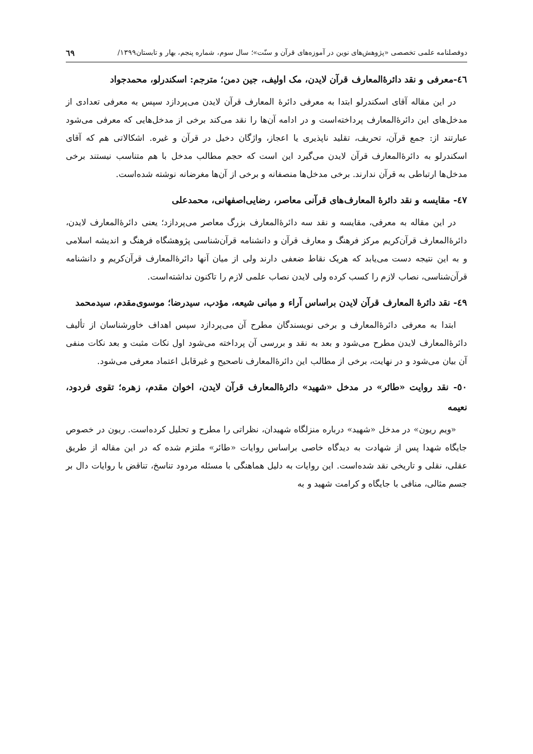دوفصلنامه علمی تخصصی «پژوهش‌های نوین در آموزه‌های قرآن و سنّت»؛ سال سوم، شماره پنجم، بهار و تابستان۱۳۹۹/ ٦٩
٤٦-معرفی و نقد دائرۀالمعارف قرآن لایدن، مک اولیف، جین دمن؛ مترجم: اسکندرلو، محمدجواد
در این مقاله آقای اسکندرلو ابتدا به معرفی دائرۀ المعارف قرآن لایدن می‌پردازد سپس به معرفی تعدادی از مدخل‌های این دائرۀالمعارف پرداخته‌است و در ادامه آن‌ها را نقد می‌کند برخی از مدخل‌هایی که معرفی می‌شود عبارتند از: جمع قرآن، تحریف، تقلید ناپذیری یا اعجاز، واژگان دخیل در قرآن و غیره. اشکالاتی هم که آقای اسکندرلو به دائرۀالمعارف قرآن لایدن می‌گیرد این است که حجم مطالب مدخل با هم متناسب نیستند برخی مدخل‌ها ارتباطی به قرآن ندارند. برخی مدخل‌ها منصفانه و برخی از آن‌ها مغرضانه نوشته شده‌است.
٤٧- مقایسه و نقد دائرۀ المعارف‌های قرآنی معاصر، رضایی‌اصفهانی، محمدعلی
در این مقاله به معرفی، مقایسه و نقد سه دائرۀالمعارف بزرگ معاصر می‌پردازد؛ یعنی دائرۀالمعارف لایدن، دائرۀالمعارف قرآن‌کریم مرکز فرهنگ و معارف قرآن و دانشنامه قرآن‌شناسی پژوهشگاه فرهنگ و اندیشه اسلامی و به این نتیجه دست می‌یابد که هریک نقاط ضعفی دارند ولی از میان آنها دائرۀالمعارف قرآن‌کریم و دانشنامه قرآن‌شناسی، نصاب لازم را کسب کرده ولی لایدن نصاب علمی لازم را تاکنون نداشته‌است.
٤٩- نقد دائرۀ المعارف قرآن لایدن براساس آراء و مبانی شیعه، مؤدب، سیدرضا؛ موسوی‌مقدم، سیدمحمد
ابتدا به معرفی دائرۀالمعارف و برخی نویسندگان مطرح آن می‌پردازد سپس اهداف خاورشناسان از تألیف دائرۀالمعارف لایدن مطرح می‌شود و بعد به نقد و بررسی آن پرداخته می‌شود اول نکات مثبت و بعد نکات منفی آن بیان می‌شود و در نهایت، برخی از مطالب این دائرۀالمعارف ناصحیح و غیرقابل اعتماد معرفی می‌شود.
٥٠- نقد روایت «طائر» در مدخل «شهید» دائرۀالمعارف قرآن لایدن، اخوان مقدم، زهره؛ تقوی فردود، نعیمه
«ویم ریون» در مدخل «شهید» درباره منزلگاه شهیدان، نظراتی را مطرح و تحلیل کرده‌است. ریون در خصوص جایگاه شهدا پس از شهادت به دیدگاه خاصی براساس روایات «طائر» ملتزم شده که در این مقاله از طریق عقلی، نقلی و تاریخی نقد شده‌است. این روایات به دلیل هماهنگی با مسئله مردود تناسخ، تناقض با روایات دال بر جسم مثالی، منافی با جایگاه و کرامت شهید و به